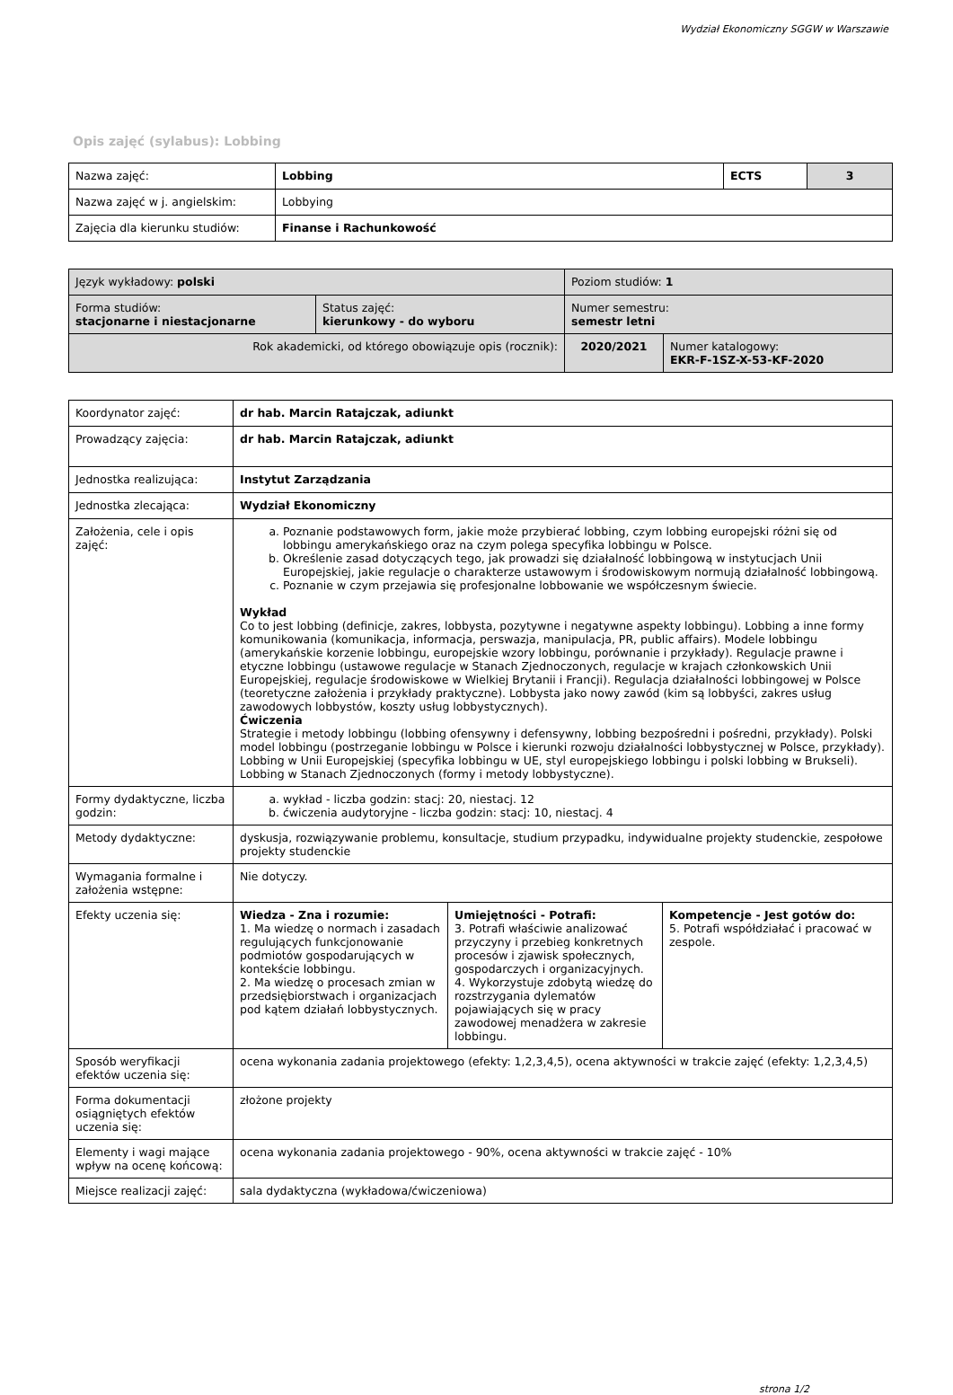Wydział Ekonomiczny SGGW w Warszawie
Opis zajęć (sylabus): Lobbing
| Nazwa zajęć: | Lobbing | ECTS | 3 |
| Nazwa zajęć w j. angielskim: | Lobbying | | |
| Zajęcia dla kierunku studiów: | Finanse i Rachunkowość | | |
| Język wykładowy: polski | | Poziom studiów: 1 | |
| Forma studiów: stacjonarne i niestacjonarne | Status zajęć: kierunkowy - do wyboru | Numer semestru: semestr letni | |
| Rok akademicki, od którego obowiązuje opis (rocznik): | | 2020/2021 | Numer katalogowy: EKR-F-1SZ-X-53-KF-2020 |
| Koordynator zajęć: | dr hab. Marcin Ratajczak, adiunkt | | |
| Prowadzący zajęcia: | dr hab. Marcin Ratajczak, adiunkt | | |
| Jednostka realizująca: | Instytut Zarządzania | | |
| Jednostka zlecająca: | Wydział Ekonomiczny | | |
| Założenia, cele i opis zajęć: | a. Poznanie podstawowych form, jakie może przybierać lobbing, czym lobbing europejski różni się od lobbingu amerykańskiego oraz na czym polega specyfika lobbingu w Polsce. b. Określenie zasad dotyczących tego, jak prowadzi się działalność lobbingową w instytucjach Unii Europejskiej, jakie regulacje o charakterze ustawowym i środowiskowym normują działalność lobbingową. c. Poznanie w czym przejawia się profesjonalne lobbowanie we współczesnym świecie. Wykład Co to jest lobbing (definicje, zakres, lobbysta, pozytywne i negatywne aspekty lobbingu). Lobbing a inne formy komunikowania (komunikacja, informacja, perswazja, manipulacja, PR, public affairs). Modele lobbingu (amerykańskie korzenie lobbingu, europejskie wzory lobbingu, porównanie i przykłady). Regulacje prawne i etyczne lobbingu (ustawowe regulacje w Stanach Zjednoczonych, regulacje w krajach członkowskich Unii Europejskiej, regulacje środowiskowe w Wielkiej Brytanii i Francji). Regulacja działalności lobbingowej w Polsce (teoretyczne założenia i przykłady praktyczne). Lobbysta jako nowy zawód (kim są lobbyści, zakres usług zawodowych lobbystów, koszty usług lobbystycznych). Ćwiczenia Strategie i metody lobbingu (lobbing ofensywny i defensywny, lobbing bezpośredni i pośredni, przykłady). Polski model lobbingu (postrzeganie lobbingu w Polsce i kierunki rozwoju działalności lobbystycznej w Polsce, przykłady). Lobbing w Unii Europejskiej (specyfika lobbingu w UE, styl europejskiego lobbingu i polski lobbing w Brukseli). Lobbing w Stanach Zjednoczonych (formy i metody lobbystyczne). | | |
| Formy dydaktyczne, liczba godzin: | a. wykład - liczba godzin: stacj: 20, niestacj. 12 b. ćwiczenia audytoryjne - liczba godzin: stacj: 10, niestacj. 4 | | |
| Metody dydaktyczne: | dyskusja, rozwiązywanie problemu, konsultacje, studium przypadku, indywidualne projekty studenckie, zespołowe projekty studenckie | | |
| Wymagania formalne i założenia wstępne: | Nie dotyczy. | | |
| Efekty uczenia się: | Wiedza - Zna i rozumie: 1. Ma wiedzę o normach i zasadach regulujących funkcjonowanie podmiotów gospodarujących w kontekście lobbingu. 2. Ma wiedzę o procesach zmian w przedsiębiorstwach i organizacjach pod kątem działań lobbystycznych. | Umiejętności - Potrafi: 3. Potrafi właściwie analizować przyczyny i przebieg konkretnych procesów i zjawisk społecznych, gospodarczych i organizacyjnych. 4. Wykorzystuje zdobytą wiedzę do rozstrzygania dylematów pojawiających się w pracy zawodowej menadżera w zakresie lobbingu. | Kompetencje - Jest gotów do: 5. Potrafi współdziałać i pracować w zespole. |
| Sposób weryfikacji efektów uczenia się: | ocena wykonania zadania projektowego (efekty: 1,2,3,4,5), ocena aktywności w trakcie zajęć (efekty: 1,2,3,4,5) | | |
| Forma dokumentacji osiągniętych efektów uczenia się: | złożone projekty | | |
| Elementy i wagi mające wpływ na ocenę końcową: | ocena wykonania zadania projektowego - 90%, ocena aktywności w trakcie zajęć - 10% | | |
| Miejsce realizacji zajęć: | sala dydaktyczna (wykładowa/ćwiczeniowa) | | |
strona 1/2